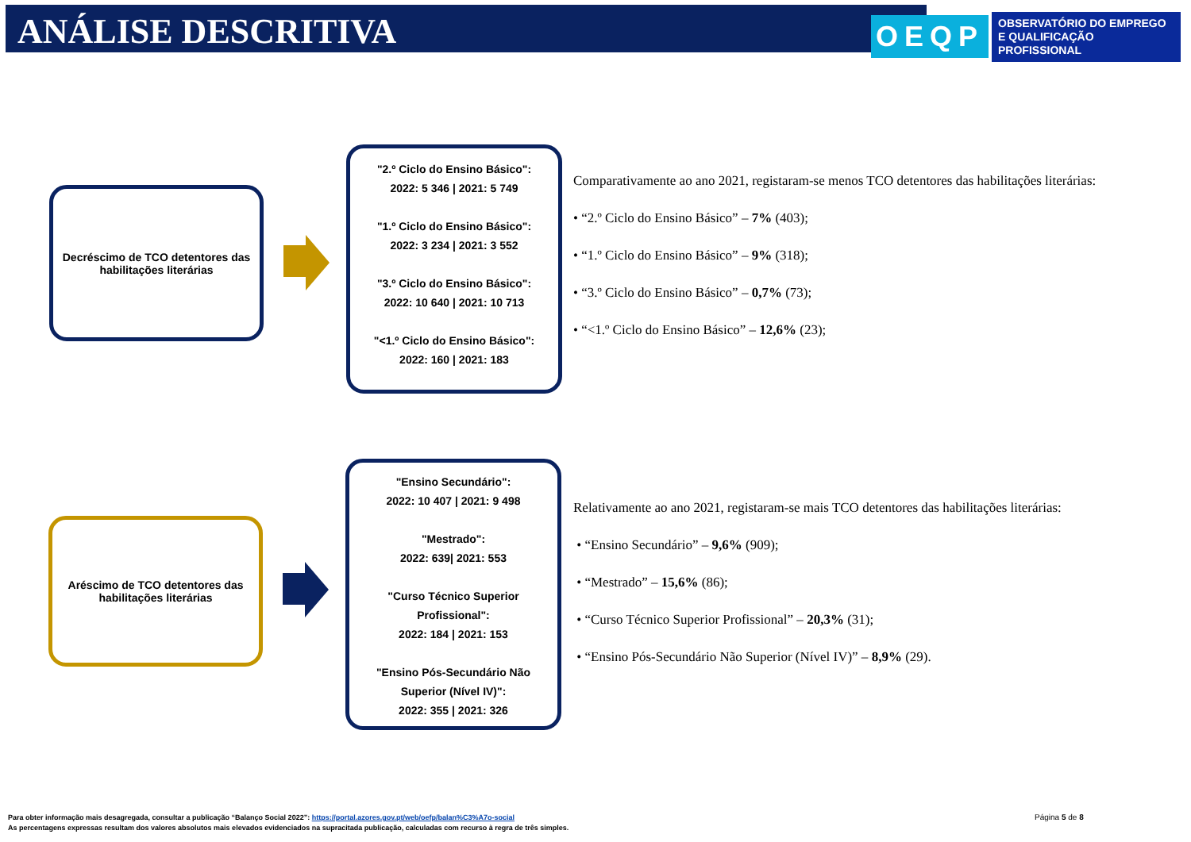ANÁLISE DESCRITIVA
OEQP OBSERVATÓRIO DO EMPREGO
E QUALIFICAÇÃO PROFISSIONAL
Decréscimo de TCO detentores das habilitações literárias
"2.º Ciclo do Ensino Básico":
2022: 5 346 | 2021: 5 749
"1.º Ciclo do Ensino Básico":
2022: 3 234 | 2021: 3 552
"3.º Ciclo do Ensino Básico":
2022: 10 640 | 2021: 10 713
"<1.º Ciclo do Ensino Básico":
2022: 160 | 2021: 183
Comparativamente ao ano 2021, registaram-se menos TCO detentores das habilitações literárias:
• “2.º Ciclo do Ensino Básico” – 7% (403);
• “1.º Ciclo do Ensino Básico” – 9% (318);
• “3.º Ciclo do Ensino Básico” – 0,7% (73);
• “<1.º Ciclo do Ensino Básico” – 12,6% (23);
Aréscimo de TCO detentores das habilitações literárias
"Ensino Secundário":
2022: 10 407 | 2021: 9 498
"Mestrado":
2022: 639| 2021: 553
"Curso Técnico Superior
Profissional":
2022: 184 | 2021: 153
"Ensino Pós-Secundário Não
Superior (Nível IV)":
2022: 355 | 2021: 326
Relativamente ao ano 2021, registaram-se mais TCO detentores das habilitações literárias:
• “Ensino Secundário” – 9,6% (909);
• “Mestrado” – 15,6% (86);
• “Curso Técnico Superior Profissional” – 20,3% (31);
• “Ensino Pós-Secundário Não Superior (Nível IV)” – 8,9% (29).
Para obter informação mais desagregada, consultar a publicação “Balanço Social 2022”: https://portal.azores.gov.pt/web/oefp/balan%C3%A7o-social
As percentagens expressas resultam dos valores absolutos mais elevados evidenciados na supracitada publicação, calculadas com recurso à regra de três simples.
Página 5 de 8